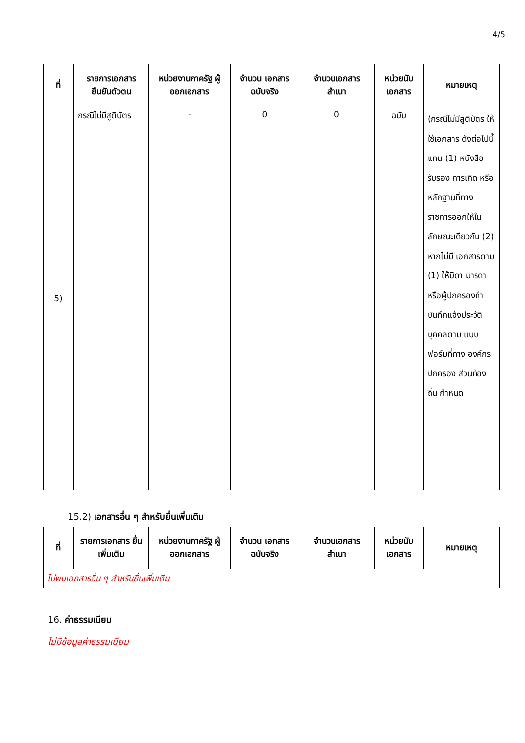4/5
| ที่ | รายการเอกสาร ยืนยันตัวตน | หน่วยงานภาครัฐ ผู้ออกเอกสาร | จำนวน เอกสาร ฉบับจริง | จำนวนเอกสาร สำเนา | หน่วยนับ เอกสาร | หมายเหตุ |
| --- | --- | --- | --- | --- | --- | --- |
| 5) | กรณีไม่มีสูติบัตร | - | 0 | 0 | ฉบับ | (กรณีไม่มีสูติบัตร ให้ใช้เอกสาร ดังต่อไปนี้แทน (1) หนังสือรับรอง การเกิด หรือ หลักฐานที่ทาง ราชการออกให้ใน ลักษณะเดียวกัน (2) หากไม่มี เอกสารตาม (1) ให้บิดา มารดา หรือผู้ปกครองทำ บันทึกแจ้งประวัติ บุคคลตาม แบบฟอร์มที่ทาง องค์กรปกครอง ส่วนท้องถิ่น กำหนด |
15.2) เอกสารอื่น ๆ สำหรับยื่นเพิ่มเติม
| ที่ | รายการเอกสาร ยื่นเพิ่มเติม | หน่วยงานภาครัฐ ผู้ออกเอกสาร | จำนวน เอกสาร ฉบับจริง | จำนวนเอกสาร สำเนา | หน่วยนับ เอกสาร | หมายเหตุ |
| --- | --- | --- | --- | --- | --- | --- |
| ไม่พบเอกสารอื่น ๆ สำหรับยื่นเพิ่มเติม | | | | | | |
16. ค่าธรรมเนียม
ไม่มีข้อมูลค่าธรรมเนียม